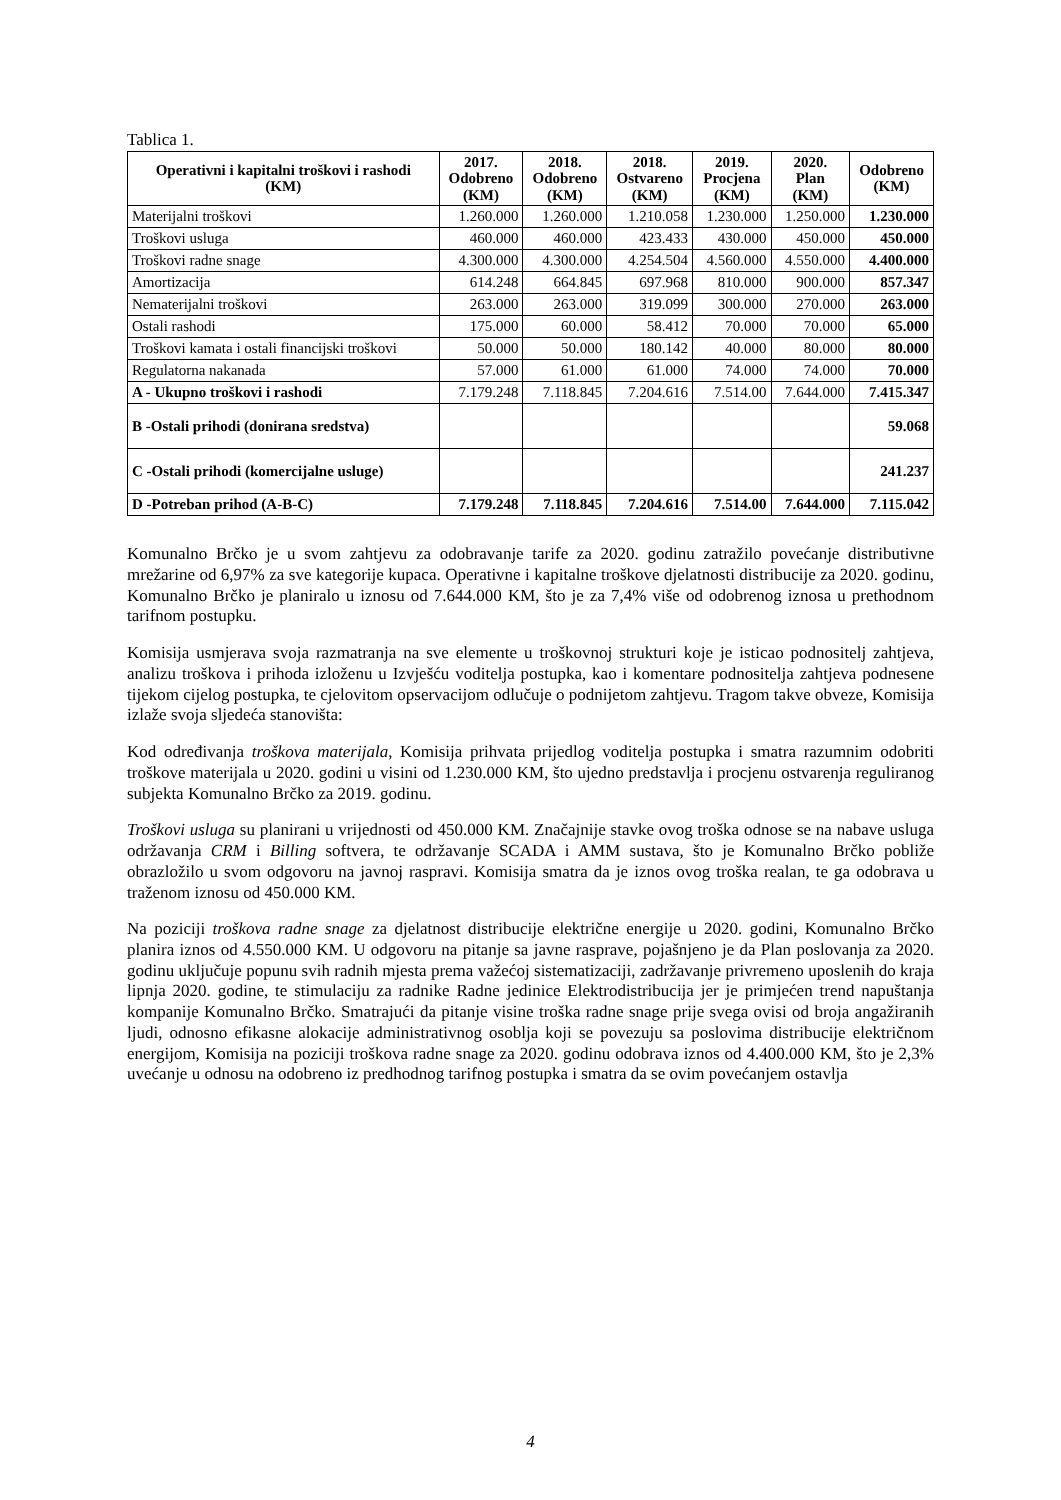Tablica 1.
| Operativni i kapitalni troškovi i rashodi (KM) | 2017. Odobreno (KM) | 2018. Odobreno (KM) | 2018. Ostvareno (KM) | 2019. Procjena (KM) | 2020. Plan (KM) | Odobreno (KM) |
| --- | --- | --- | --- | --- | --- | --- |
| Materijalni troškovi | 1.260.000 | 1.260.000 | 1.210.058 | 1.230.000 | 1.250.000 | 1.230.000 |
| Troškovi usluga | 460.000 | 460.000 | 423.433 | 430.000 | 450.000 | 450.000 |
| Troškovi radne snage | 4.300.000 | 4.300.000 | 4.254.504 | 4.560.000 | 4.550.000 | 4.400.000 |
| Amortizacija | 614.248 | 664.845 | 697.968 | 810.000 | 900.000 | 857.347 |
| Nematerijalni troškovi | 263.000 | 263.000 | 319.099 | 300.000 | 270.000 | 263.000 |
| Ostali rashodi | 175.000 | 60.000 | 58.412 | 70.000 | 70.000 | 65.000 |
| Troškovi kamata i ostali financijski troškovi | 50.000 | 50.000 | 180.142 | 40.000 | 80.000 | 80.000 |
| Regulatorna nakanada | 57.000 | 61.000 | 61.000 | 74.000 | 74.000 | 70.000 |
| A - Ukupno troškovi i rashodi | 7.179.248 | 7.118.845 | 7.204.616 | 7.514.00 | 7.644.000 | 7.415.347 |
| B -Ostali prihodi (donirana sredstva) | | | | | | 59.068 |
| C -Ostali prihodi (komercijalne usluge) | | | | | | 241.237 |
| D -Potreban prihod (A-B-C) | 7.179.248 | 7.118.845 | 7.204.616 | 7.514.00 | 7.644.000 | 7.115.042 |
Komunalno Brčko je u svom zahtjevu za odobravanje tarife za 2020. godinu zatražilo povećanje distributivne mrežarine od 6,97% za sve kategorije kupaca. Operativne i kapitalne troškove djelatnosti distribucije za 2020. godinu, Komunalno Brčko je planiralo u iznosu od 7.644.000 KM, što je za 7,4% više od odobrenog iznosa u prethodnom tarifnom postupku.
Komisija usmjerava svoja razmatranja na sve elemente u troškovnoj strukturi koje je isticao podnositelj zahtjeva, analizu troškova i prihoda izloženu u Izvješću voditelja postupka, kao i komentare podnositelja zahtjeva podnesene tijekom cijelog postupka, te cjelovitom opservacijom odlučuje o podnijetom zahtjevu. Tragom takve obveze, Komisija izlaže svoja sljedeća stanovišta:
Kod određivanja troškova materijala, Komisija prihvata prijedlog voditelja postupka i smatra razumnim odobriti troškove materijala u 2020. godini u visini od 1.230.000 KM, što ujedno predstavlja i procjenu ostvarenja reguliranog subjekta Komunalno Brčko za 2019. godinu.
Troškovi usluga su planirani u vrijednosti od 450.000 KM. Značajnije stavke ovog troška odnose se na nabave usluga održavanja CRM i Billing softvera, te održavanje SCADA i AMM sustava, što je Komunalno Brčko pobliže obrazložilo u svom odgovoru na javnoj raspravi. Komisija smatra da je iznos ovog troška realan, te ga odobrava u traženom iznosu od 450.000 KM.
Na poziciji troškova radne snage za djelatnost distribucije električne energije u 2020. godini, Komunalno Brčko planira iznos od 4.550.000 KM. U odgovoru na pitanje sa javne rasprave, pojašnjeno je da Plan poslovanja za 2020. godinu uključuje popunu svih radnih mjesta prema važećoj sistematizaciji, zadržavanje privremeno uposlenih do kraja lipnja 2020. godine, te stimulaciju za radnike Radne jedinice Elektrodistribucija jer je primjećen trend napuštanja kompanije Komunalno Brčko. Smatrajući da pitanje visine troška radne snage prije svega ovisi od broja angažiranih ljudi, odnosno efikasne alokacije administrativnog osoblja koji se povezuju sa poslovima distribucije električnom energijom, Komisija na poziciji troškova radne snage za 2020. godinu odobrava iznos od 4.400.000 KM, što je 2,3% uvećanje u odnosu na odobreno iz predhodnog tarifnog postupka i smatra da se ovim povećanjem ostavlja
4